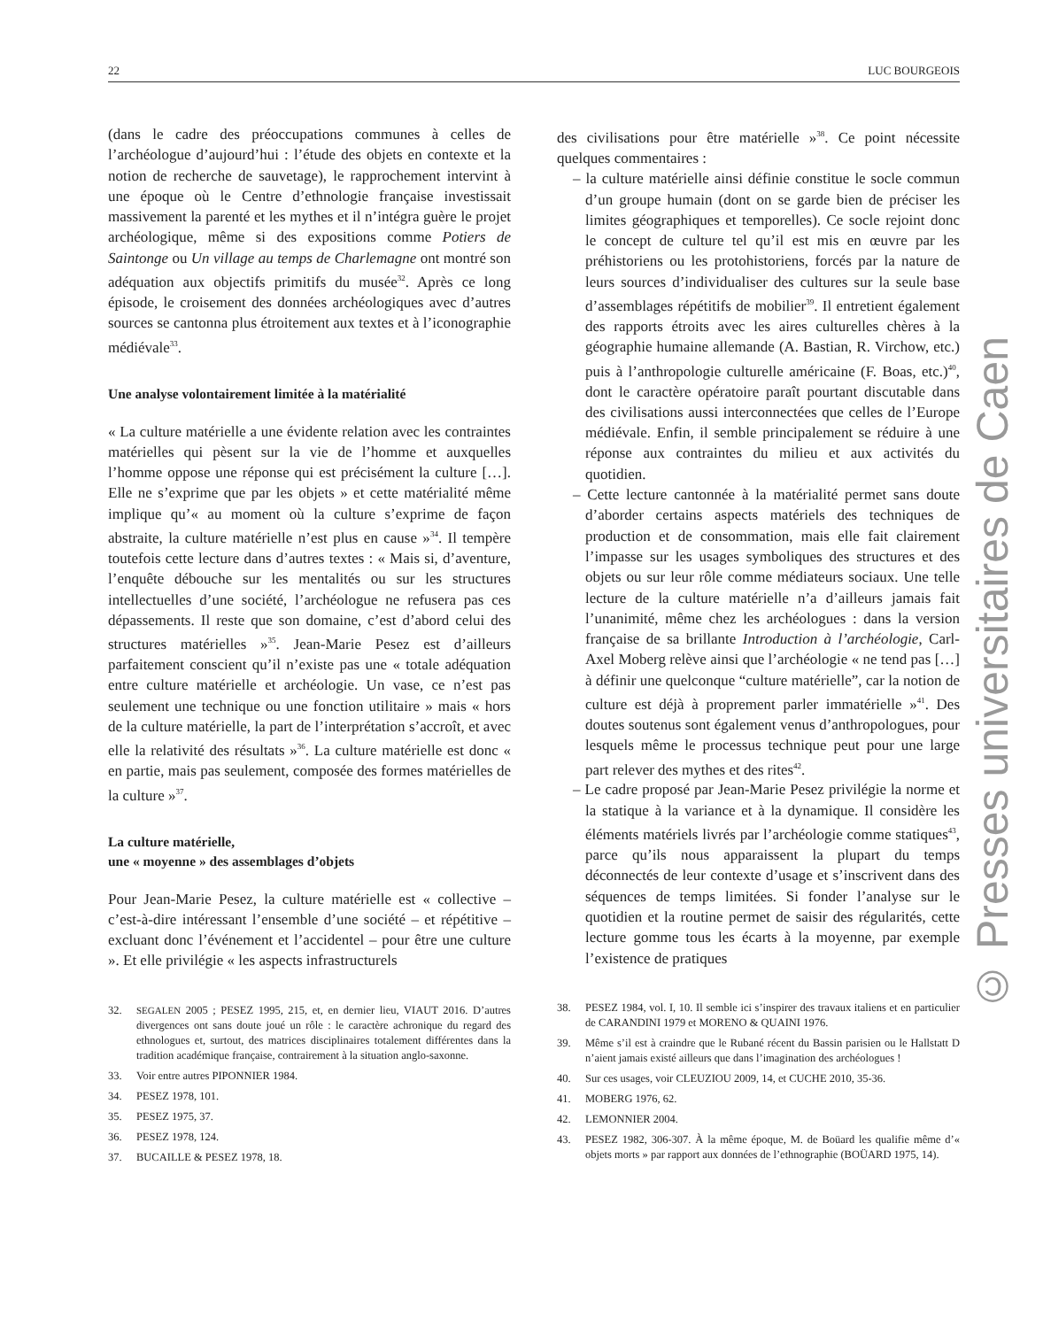22 LUC BOURGEOIS
(dans le cadre des préoccupations communes à celles de l’archéologue d’aujourd’hui : l’étude des objets en contexte et la notion de recherche de sauvetage), le rapprochement intervint à une époque où le Centre d’ethnologie française investissait massivement la parenté et les mythes et il n’intégra guère le projet archéologique, même si des expositions comme Potiers de Saintonge ou Un village au temps de Charlemagne ont montré son adéquation aux objectifs primitifs du musée<sup>32</sup>. Après ce long épisode, le croisement des données archéologiques avec d’autres sources se cantonna plus étroitement aux textes et à l’iconographie médiévale<sup>33</sup>.
Une analyse volontairement limitée à la matérialité
« La culture matérielle a une évidente relation avec les contraintes matérielles qui pèsent sur la vie de l’homme et auxquelles l’homme oppose une réponse qui est précisément la culture […]. Elle ne s’exprime que par les objets » et cette matérialité même implique qu’« au moment où la culture s’exprime de façon abstraite, la culture matérielle n’est plus en cause »<sup>34</sup>. Il tempère toutefois cette lecture dans d’autres textes : « Mais si, d’aventure, l’enquête débouche sur les mentalités ou sur les structures intellectuelles d’une société, l’archéologue ne refusera pas ces dépassements. Il reste que son domaine, c’est d’abord celui des structures matérielles »<sup>35</sup>. Jean-Marie Pesez est d’ailleurs parfaitement conscient qu’il n’existe pas une « totale adéquation entre culture matérielle et archéologie. Un vase, ce n’est pas seulement une technique ou une fonction utilitaire » mais « hors de la culture matérielle, la part de l’interprétation s’accroît, et avec elle la relativité des résultats »<sup>36</sup>. La culture matérielle est donc « en partie, mais pas seulement, composée des formes matérielles de la culture »<sup>37</sup>.
La culture matérielle,
une « moyenne » des assemblages d’objets
Pour Jean-Marie Pesez, la culture matérielle est « collective – c’est-à-dire intéressant l’ensemble d’une société – et répétitive – excluant donc l’événement et l’accidentel – pour être une culture ». Et elle privilégie « les aspects infrastructurels
32. SEGALEN 2005 ; PESEZ 1995, 215, et, en dernier lieu, VIAUT 2016. D’autres divergences ont sans doute joué un rôle : le caractère achronique du regard des ethnologues et, surtout, des matrices disciplinaires totalement différentes dans la tradition académique française, contrairement à la situation anglo-saxonne.
33. Voir entre autres PIPONNIER 1984.
34. PESEZ 1978, 101.
35. PESEZ 1975, 37.
36. PESEZ 1978, 124.
37. BUCAILLE & PESEZ 1978, 18.
des civilisations pour être matérielle »<sup>38</sup>. Ce point nécessite quelques commentaires :
– la culture matérielle ainsi définie constitue le socle commun d’un groupe humain (dont on se garde bien de préciser les limites géographiques et temporelles). Ce socle rejoint donc le concept de culture tel qu’il est mis en œuvre par les préhistoriens ou les protohistoriens, forcés par la nature de leurs sources d’individualiser des cultures sur la seule base d’assemblages répétitifs de mobilier<sup>39</sup>. Il entretient également des rapports étroits avec les aires culturelles chères à la géographie humaine allemande (A. Bastian, R. Virchow, etc.) puis à l’anthropologie culturelle américaine (F. Boas, etc.)<sup>40</sup>, dont le caractère opératoire paraît pourtant discutable dans des civilisations aussi interconnectées que celles de l’Europe médiévale. Enfin, il semble principalement se réduire à une réponse aux contraintes du milieu et aux activités du quotidien.
– Cette lecture cantonnée à la matérialité permet sans doute d’aborder certains aspects matériels des techniques de production et de consommation, mais elle fait clairement l’impasse sur les usages symboliques des structures et des objets ou sur leur rôle comme médiateurs sociaux. Une telle lecture de la culture matérielle n’a d’ailleurs jamais fait l’unanimité, même chez les archéologues : dans la version française de sa brillante Introduction à l’archéologie, Carl-Axel Moberg relève ainsi que l’archéologie « ne tend pas […] à définir une quelconque “culture matérielle”, car la notion de culture est déjà à proprement parler immatérielle »<sup>41</sup>. Des doutes soutenus sont également venus d’anthropologues, pour lesquels même le processus technique peut pour une large part relever des mythes et des rites<sup>42</sup>.
– Le cadre proposé par Jean-Marie Pesez privilégie la norme et la statique à la variance et à la dynamique. Il considère les éléments matériels livrés par l’archéologie comme statiques<sup>43</sup>, parce qu’ils nous apparaissent la plupart du temps déconnectés de leur contexte d’usage et s’inscrivent dans des séquences de temps limitées. Si fonder l’analyse sur le quotidien et la routine permet de saisir des régularités, cette lecture gomme tous les écarts à la moyenne, par exemple l’existence de pratiques
38. PESEZ 1984, vol. I, 10. Il semble ici s’inspirer des travaux italiens et en particulier de CARANDINI 1979 et MORENO & QUAINI 1976.
39. Même s’il est à craindre que le Rubané récent du Bassin parisien ou le Hallstatt D n’aient jamais existé ailleurs que dans l’imagination des archéologues !
40. Sur ces usages, voir CLEUZIOU 2009, 14, et CUCHE 2010, 35-36.
41. MOBERG 1976, 62.
42. LEMONNIER 2004.
43. PESEZ 1982, 306-307. À la même époque, M. de Boüard les qualifie même d’« objets morts » par rapport aux données de l’ethnographie (BOÜARD 1975, 14).
© Presses universitaires de Caen